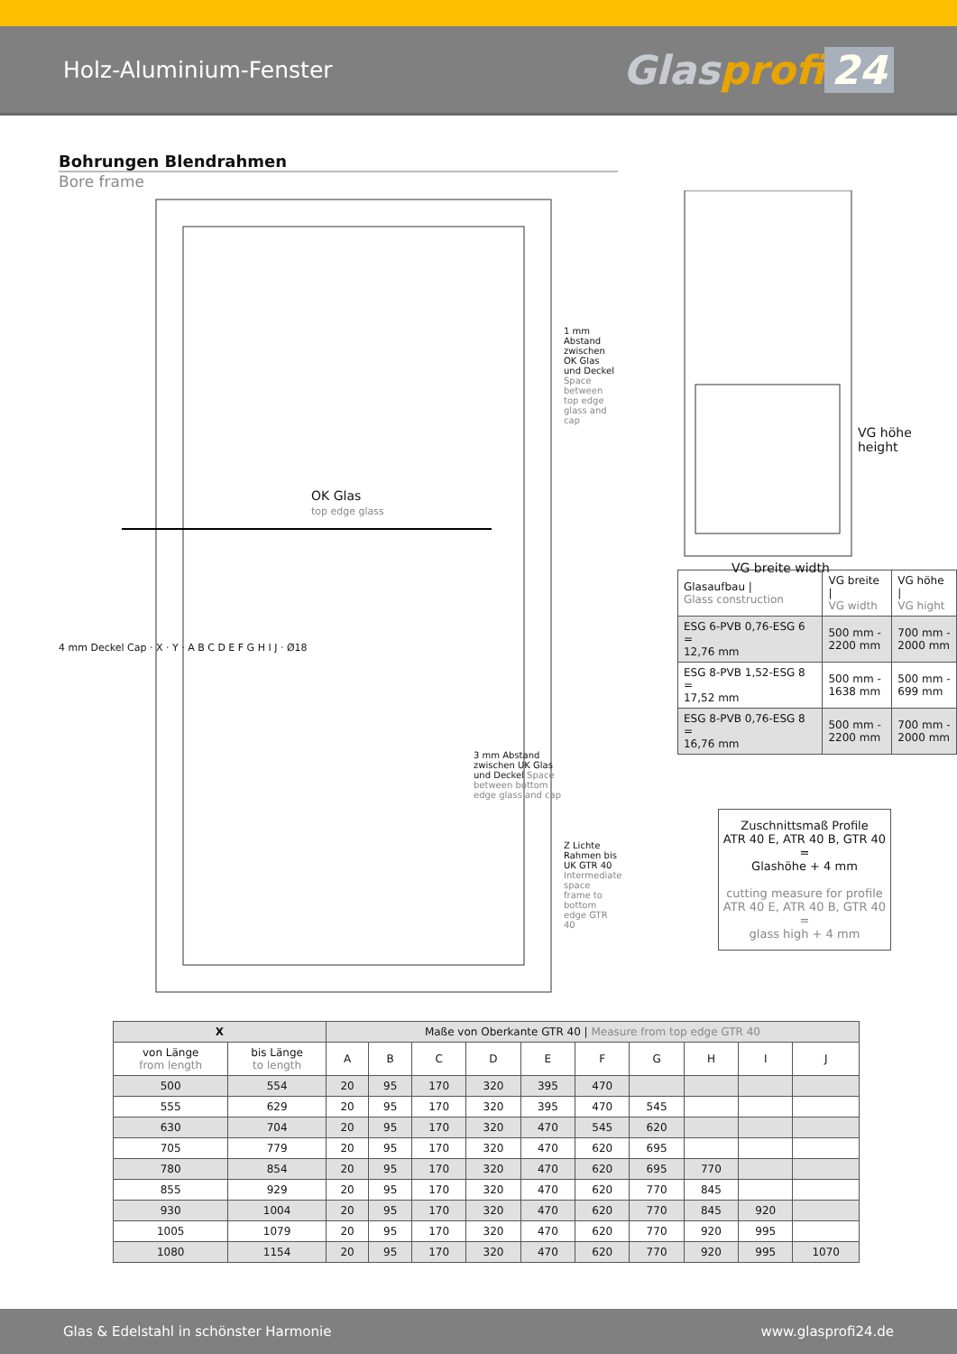Holz-Aluminium-Fenster
Glasprofi 24
Bohrungen Blendrahmen
Bore frame
OK Glas
top edge glass
4 mm Deckel Cap · X · Y · A B C D E F G H I J · Ø18
1 mm Abstand zwischen OK Glas und Deckel Space between top edge glass and cap
3 mm Abstand zwischen UK Glas und Deckel Space between bottom edge glass and cap
Z Lichte Rahmen bis UK GTR 40 Intermediate space frame to bottom edge GTR 40
VG höhe height
VG breite width
| Glasaufbau / Glass construction | VG breite / VG width | VG höhe / VG hight |
| ESG 6-PVB 0,76-ESG 6 = 12,76 mm | 500 mm - 2200 mm | 700 mm - 2000 mm |
| ESG 8-PVB 1,52-ESG 8 = 17,52 mm | 500 mm - 1638 mm | 500 mm - 699 mm |
| ESG 8-PVB 0,76-ESG 8 = 16,76 mm | 500 mm - 2200 mm | 700 mm - 2000 mm |
Zuschnittsmaß Profile
ATR 40 E, ATR 40 B, GTR 40
=
Glashöhe + 4 mm
cutting measure for profile
ATR 40 E, ATR 40 B, GTR 40
=
glass high + 4 mm
| X | | Maße von Oberkante GTR 40 / Measure from top edge GTR 40 | | | | | | | | | |
| --- | --- | --- | --- | --- | --- | --- | --- | --- | --- | --- | --- |
| von Länge from length | bis Länge to length | A | B | C | D | E | F | G | H | I | J |
| 500 | 554 | 20 | 95 | 170 | 320 | 395 | 470 | | | | |
| 555 | 629 | 20 | 95 | 170 | 320 | 395 | 470 | 545 | | | |
| 630 | 704 | 20 | 95 | 170 | 320 | 470 | 545 | 620 | | | |
| 705 | 779 | 20 | 95 | 170 | 320 | 470 | 620 | 695 | | | |
| 780 | 854 | 20 | 95 | 170 | 320 | 470 | 620 | 695 | 770 | | |
| 855 | 929 | 20 | 95 | 170 | 320 | 470 | 620 | 770 | 845 | | |
| 930 | 1004 | 20 | 95 | 170 | 320 | 470 | 620 | 770 | 845 | 920 | |
| 1005 | 1079 | 20 | 95 | 170 | 320 | 470 | 620 | 770 | 920 | 995 | |
| 1080 | 1154 | 20 | 95 | 170 | 320 | 470 | 620 | 770 | 920 | 995 | 1070 |
Glas & Edelstahl in schönster Harmonie www.glasprofi24.de